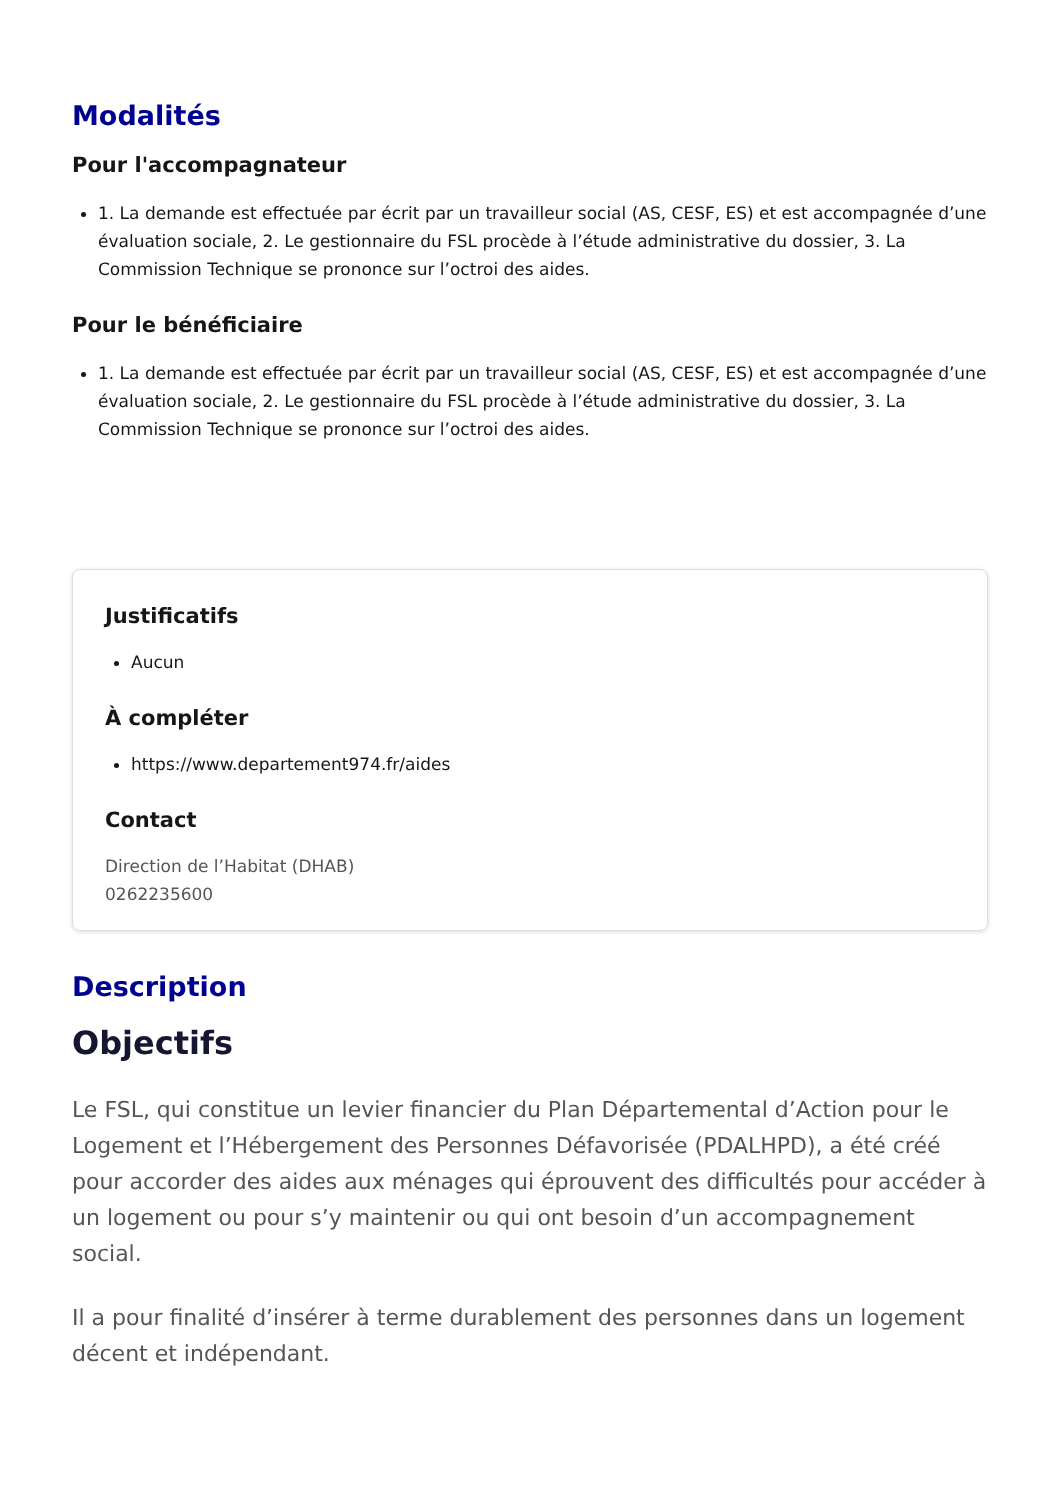Modalités
Pour l'accompagnateur
1. La demande est effectuée par écrit par un travailleur social (AS, CESF, ES) et est accompagnée d’une évaluation sociale, 2. Le gestionnaire du FSL procède à l’étude administrative du dossier, 3. La Commission Technique se prononce sur l’octroi des aides.
Pour le bénéficiaire
1. La demande est effectuée par écrit par un travailleur social (AS, CESF, ES) et est accompagnée d’une évaluation sociale, 2. Le gestionnaire du FSL procède à l’étude administrative du dossier, 3. La Commission Technique se prononce sur l’octroi des aides.
Justificatifs
Aucun
À compléter
https://www.departement974.fr/aides
Contact
Direction de l’Habitat (DHAB)
0262235600
Description
Objectifs
Le FSL, qui constitue un levier financier du Plan Départemental d’Action pour le Logement et l’Hébergement des Personnes Défavorisée (PDALHPD), a été créé pour accorder des aides aux ménages qui éprouvent des difficultés pour accéder à un logement ou pour s’y maintenir ou qui ont besoin d’un accompagnement social.
Il a pour finalité d’insérer à terme durablement des personnes dans un logement décent et indépendant.